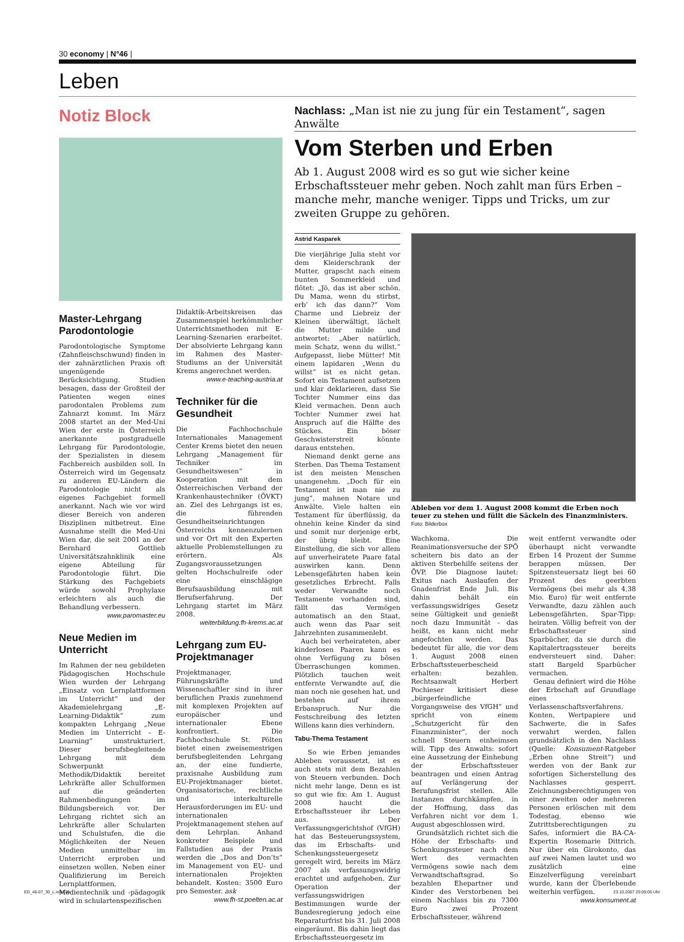30 economy | N°46 |
Leben
Notiz Block
Master-Lehrgang Parodontologie
Parodontologische Symptome (Zahnfleischschwund) finden in der zahnärztlichen Praxis oft ungenügende Berücksichtigung. Studien besagen, dass der Großteil der Patienten wegen eines parodontalen Problems zum Zahnarzt kommt. Im März 2008 startet an der Med-Uni Wien der erste in Österreich anerkannte postgraduelle Lehrgang für Parodontologie, der Spezialisten in diesem Fachbereich ausbilden soll. In Österreich wird im Gegensatz zu anderen EU-Ländern die Parodontologie nicht als eigenes Fachgebiet formell anerkannt. Nach wie vor wird dieser Bereich von anderen Disziplinen mitbetreut. Eine Ausnahme stellt die Med-Uni Wien dar, die seit 2001 an der Bernhard Gottlieb Universitätszahnklinik eine eigene Abteilung für Parodontologie führt. Die Stärkung des Fachgebiets würde sowohl Prophylaxe erleichtern als auch die Behandlung verbessern.
www.paromaster.eu
Neue Medien im Unterricht
Im Rahmen der neu gebildeten Pädagogischen Hochschule Wien wurden der Lehrgang „Einsatz von Lernplattformen im Unterricht“ und der Akademielehrgang „E-Learning-Didaktik“ zum kompakten Lehrgang „Neue Medien im Unterricht – E-Learning“ umstrukturiert. Dieser berufsbegleitende Lehrgang mit dem Schwerpunkt Methodik/Didaktik bereitet Lehrkräfte aller Schulformen auf die geänderten Rahmenbedingungen im Bildungsbereich vor. Der Lehrgang richtet sich an Lehrkräfte aller Schularten und Schulstufen, die die Möglichkeiten der Neuen Medien unmittelbar im Unterricht erproben und einsetzen wollen. Neben einer Qualifizierung im Bereich Lernplattformen, Medientechnik und -pädagogik wird in schulartenspezifischen
Didaktik-Arbeitskreisen das Zusammenspiel herkömmlicher Unterrichtsmethoden mit E-Learning-Szenarien erarbeitet. Der absolvierte Lehrgang kann im Rahmen des Master-Studiums an der Universität Krems angerechnet werden.
www.e-teaching-austria.at
Techniker für die Gesundheit
Die Fachhochschule Internationales Management Center Krems bietet den neuen Lehrgang „Management für Techniker im Gesundheitswesen“ in Kooperation mit dem Österreichischen Verband der Krankenhaustechniker (ÖVKT) an. Ziel des Lehrgangs ist es, die führenden Gesundheitseinrichtungen Österreichs kennenzulernen und vor Ort mit den Experten aktuelle Problemstellungen zu erörtern. Als Zugangsvoraussetzungen gelten Hochschulreife oder eine einschlägige Berufsausbildung mit Berufserfahrung. Der Lehrgang startet im März 2008.
weiterbildung.fh-krems.ac.at
Lehrgang zum EU-Projektmanager
Projektmanager, Führungskräfte und Wissenschaftler sind in ihrer beruflichen Praxis zunehmend mit komplexen Projekten auf europäischer und internationaler Ebene konfrontiert. Die Fachhochschule St. Pölten bietet einen zweisemestrigen berufsbegleitenden Lehrgang an, der eine fundierte, praxisnahe Ausbildung zum EU-Projektmanager bietet. Organisatorische, rechtliche und interkulturelle Herausforderungen im EU- und internationalen Projektmanagement stehen auf dem Lehrplan. Anhand konkreter Beispiele und Fallstudien aus der Praxis werden die „Dos and Don’ts“ im Management von EU- und internationalen Projekten behandelt. Kosten: 3500 Euro pro Semester. ask
www.fh-st.poelten.ac.at
Nachlass: „Man ist nie zu jung für ein Testament“, sagen Anwälte
Vom Sterben und Erben
Ab 1. August 2008 wird es so gut wie sicher keine Erbschaftssteuer mehr geben. Noch zahlt man fürs Erben – manche mehr, manche weniger. Tipps und Tricks, um zur zweiten Gruppe zu gehören.
Astrid Kasparek
Die vierjährige Julia steht vor dem Kleiderschrank der Mutter, grapscht nach einem bunten Sommerkleid und flötet: „Jö, das ist aber schön. Du Mama, wenn du stirbst, erb’ ich das dann?“ Vom Charme und Liebreiz der Kleinen überwältigt, lächelt die Mutter milde und antwortet: „Aber natürlich, mein Schatz, wenn du willst.“ Aufgepasst, liebe Mütter! Mit einem lapidaren „Wenn du willst“ ist es nicht getan. Sofort ein Testament aufsetzen und klar deklarieren, dass Sie Tochter Nummer eins das Kleid vermachen. Denn auch Tochter Nummer zwei hat Anspruch auf die Hälfte des Stückes. Ein böser Geschwisterstreit könnte daraus entstehen.
Niemand denkt gerne ans Sterben. Das Thema Testament ist den meisten Menschen unangenehm. „Doch für ein Testament ist man nie zu jung“, mahnen Notare und Anwälte. Viele halten ein Testament für überflüssig, da ohnehin keine Kinder da sind und somit nur derjenige erbt, der übrig bleibt. Eine Einstellung, die sich vor allem auf unverheiratete Paare fatal auswirken kann. Denn Lebensgefährten haben kein gesetzliches Erbrecht. Falls weder Verwandte noch Testamente vorhanden sind, fällt das Vermögen automatisch an den Staat, auch wenn das Paar seit Jahrzehnten zusammenlebt.
Auch bei verheirateten, aber kinderlosen Paaren kann es ohne Verfügung zu bösen Überraschungen kommen. Plötzlich tauchen weit entfernte Verwandte auf, die man noch nie gesehen hat, und bestehen auf ihrem Erbanspruch. Nur die Festschreibung des letzten Willens kann dies verhindern.
Tabu-Thema Testament
So wie Erben jemandes Ableben voraussetzt, ist es auch stets mit dem Bezahlen von Steuern verbunden. Doch nicht mehr lange. Denn es ist so gut wie fix: Am 1. August 2008 haucht die Erbschaftssteuer ihr Leben aus. Der Verfassungsgerichtshof (VfGH) hat das Besteuerungssystem, das im Erbschafts- und Schenkungssteuergesetz geregelt wird, bereits im März 2007 als verfassungswidrig erachtet und aufgehoben. Zur Operation der verfassungswidrigen Bestimmungen wurde der Bundesregierung jedoch eine Reparaturfrist bis 31. Juli 2008 eingeräumt. Bis dahin liegt das Erbschaftssteuergesetz im
Ableben vor dem 1. August 2008 kommt die Erben noch teuer zu stehen und füllt die Säckeln des Finanzministers. Foto: Bilderbox
Wachkoma. Die Reanimationsversuche der SPÖ scheitern bis dato an der aktiven Sterbehilfe seitens der ÖVP. Die Diagnose lautet: Exitus nach Auslaufen der Gnadenfrist Ende Juli. Bis dahin behält ein verfassungswidriges Gesetz seine Gültigkeit und genießt noch dazu Immunität – das heißt, es kann nicht mehr angefochten werden. Das bedeutet für alle, die vor dem 1. August 2008 einen Erbschaftssteuerbescheid erhalten: bezahlen. Rechtsanwalt Herbert Pochieser kritisiert diese „bürgerfeindliche Vorgangsweise des VfGH“ und spricht von einem „Schutzgericht für den Finanzminister“, der noch schnell Steuern einheimsen will. Tipp des Anwalts: sofort eine Aussetzung der Einhebung der Erbschaftssteuer beantragen und einen Antrag auf Verlängerung der Berufungsfrist stellen. Alle Instanzen durchkämpfen, in der Hoffnung, dass das Verfahren nicht vor dem 1. August abgeschlossen wird.
Grundsätzlich richtet sich die Höhe der Erbschafts- und Schenkungssteuer nach dem Wert des vermachten Vermögens sowie nach dem Verwandtschaftsgrad. So bezahlen Ehepartner und Kinder des Verstorbenen bei einem Nachlass bis zu 7300 Euro zwei Prozent Erbschaftssteuer, während
weit entfernt verwandte oder überhaupt nicht verwandte Erben 14 Prozent der Summe berappen müssen. Der Spitzensteuersatz liegt bei 60 Prozent des geerbten Vermögens (bei mehr als 4,38 Mio. Euro) für weit entfernte Verwandte, dazu zählen auch Lebensgefährten. Spar-Tipp: heiraten. Völlig befreit von der Erbschaftssteuer sind Sparbücher, da sie durch die Kapitalertragssteuer bereits endversteuert sind. Daher: statt Bargeld Sparbücher vermachen.
Genau definiert wird die Höhe der Erbschaft auf Grundlage eines Verlassenschaftsverfahrens. Konten, Wertpapiere und Sachwerte, die in Safes verwahrt werden, fallen grundsätzlich in den Nachlass (Quelle: Konsument-Ratgeber „Erben ohne Streit“) und werden von der Bank zur sofortigen Sicherstellung des Nachlasses gesperrt. Zeichnungsberechtigungen von einer zweiten oder mehreren Personen erlöschen mit dem Todestag, ebenso wie Zutrittsberechtigungen zu Safes, informiert die BA-CA-Expertin Rosemarie Dittrich. Nur über ein Girokonto, das auf zwei Namen lautet und wo zusätzlich eine Einzelverfügung vereinbart wurde, kann der Überlebende weiterhin verfügen.
www.konsument.at
ED_46-07_30_L.indd 30 23.10.2007 20:05:05 Uhr